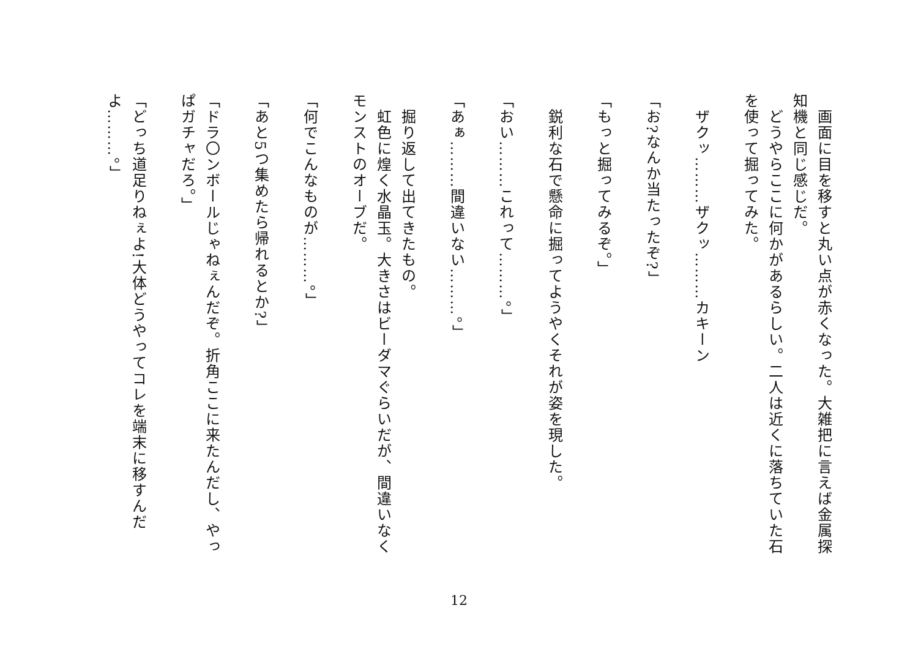画面に目を移すと丸い点が赤くなった。大雑把に言えば金属探知機と同じ感じだ。
　どうやらここに何かがあるらしい。二人は近くに落ちていた石を使って掘ってみた。
　ザクッ………ザクッ………カキーン
「お?なんか当たったぞ?」
「もっと掘ってみるぞ。」
　鋭利な石で懸命に掘ってようやくそれが姿を現した。
「おい………これって………。」
「あぁ………間違いない………。」
　掘り返して出てきたもの。
　虹色に煌く水晶玉。大きさはビーダマぐらいだが、間違いなくモンストのオーブだ。
「何でこんなものが………。」
「あと5つ集めたら帰れるとか?」
「ドラ〇ンボールじゃねぇんだぞ。折角ここに来たんだし、やっぱガチャだろ。」
「どっち道足りねぇよ!大体どうやってコレを端末に移すんだよ………。」
12